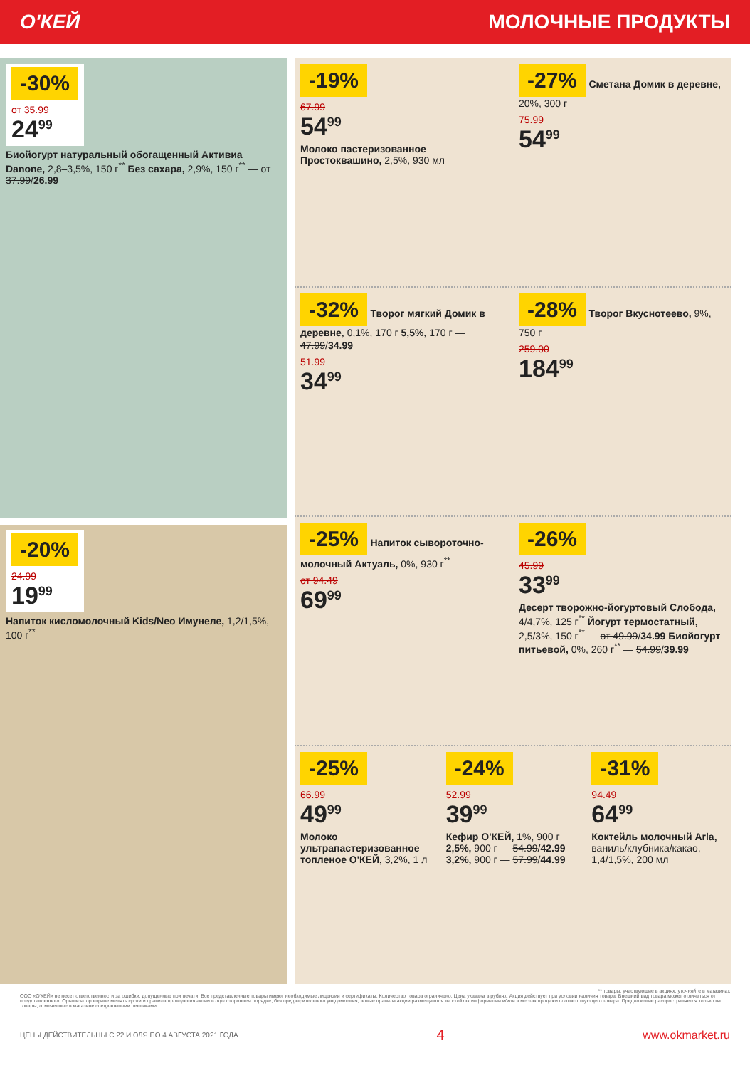О'КЕЙ МОЛОЧНЫЕ ПРОДУКТЫ
-30%
от 35.99
24<sup>99</sup>
Биойогурт натуральный обогащенный Активиа Danone, 2,8–3,5%, 150 г<sup>**</sup> Без сахара, 2,9%, 150 г<sup>**</sup> — от 37.99/26.99
-20%
24.99
19<sup>99</sup>
Напиток кисломолочный Kids/Neo Имунеле, 1,2/1,5%, 100 г<sup>**</sup>
-19%
67.99
54<sup>99</sup>
Молоко пастеризованное Простоквашино, 2,5%, 930 мл
-27% Сметана Домик в деревне, 20%, 300 г
75.99
54<sup>99</sup>
-32% Творог мягкий Домик в деревне, 0,1%, 170 г 5,5%, 170 г — 47.99/34.99
51.99
34<sup>99</sup>
-28% Творог Вкуснотеево, 9%, 750 г
259.00
184<sup>99</sup>
-25% Напиток сывороточно-молочный Актуаль, 0%, 930 г<sup>**</sup>
от 94.49
69<sup>99</sup>
-26%
45.99
33<sup>99</sup>
Десерт творожно-йогуртовый Слобода, 4/4,7%, 125 г<sup>**</sup> Йогурт термостатный, 2,5/3%, 150 г<sup>**</sup> — от 49.99/34.99 Биойогурт питьевой, 0%, 260 г<sup>**</sup> — 54.99/39.99
-25%
66.99
49<sup>99</sup>
Молоко ультрапастеризованное топленое О'КЕЙ, 3,2%, 1 л
-24%
52.99
39<sup>99</sup>
Кефир О'КЕЙ, 1%, 900 г 2,5%, 900 г — 54.99/42.99 3,2%, 900 г — 57.99/44.99
-31%
94.49
64<sup>99</sup>
Коктейль молочный Arla, ваниль/клубника/какао, 1,4/1,5%, 200 мл
** товары, участвующие в акциях, уточняйте в магазинах
ООО «О'КЕЙ» не несет ответственности за ошибки, допущенные при печати. Все представленные товары имеют необходимые лицензии и сертификаты. Количество товара ограничено. Цена указана в рублях. Акция действует при условии наличия товара. Внешний вид товара может отличаться от представленного. Организатор вправе менять сроки и правила проведения акции в одностороннем порядке, без предварительного уведомления; новые правила акции размещаются на стойках информации и/или в местах продажи соответствующего товара. Предложение распространяется только на товары, отмеченные в магазине специальными ценниками.
ЦЕНЫ ДЕЙСТВИТЕЛЬНЫ С 22 ИЮЛЯ ПО 4 АВГУСТА 2021 ГОДА 4 www.okmarket.ru